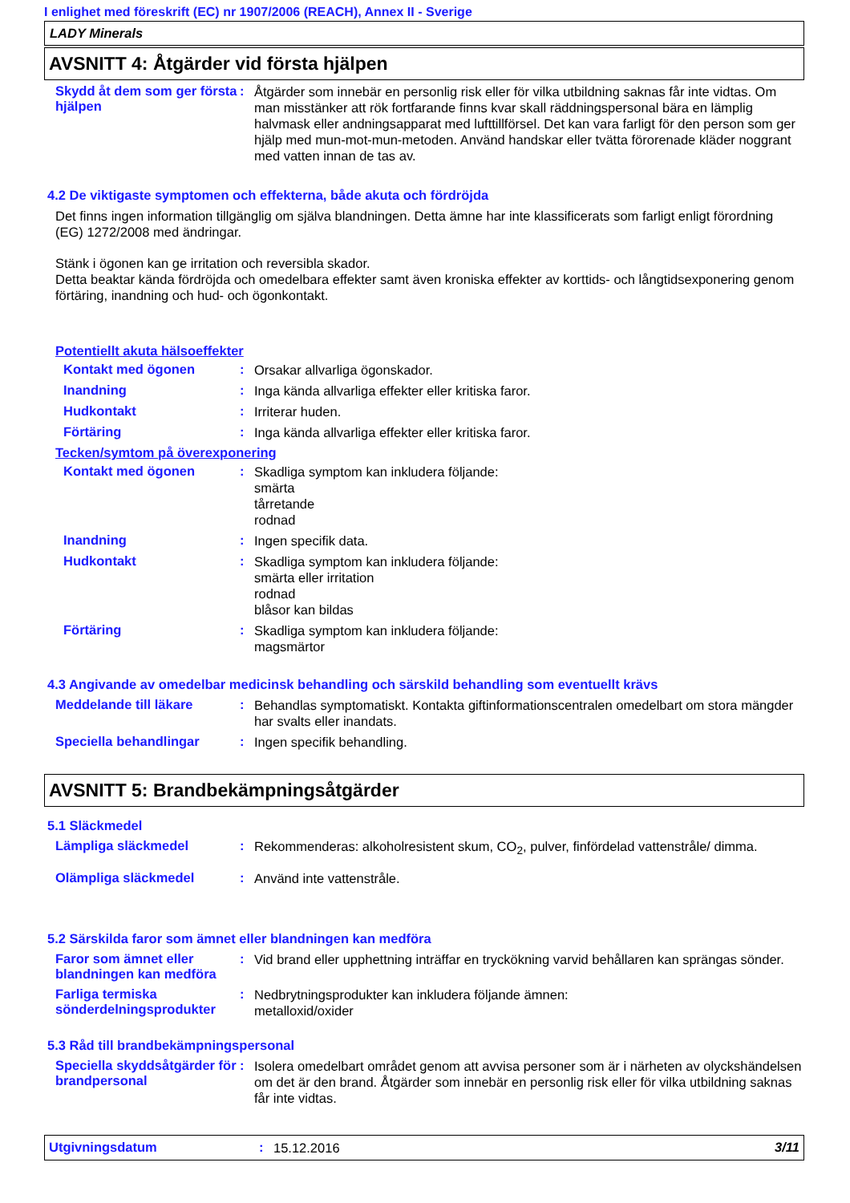I enlighet med föreskrift (EC) nr 1907/2006 (REACH), Annex II - Sverige
LADY Minerals
AVSNITT 4: Åtgärder vid första hjälpen
Skydd åt dem som ger första hjälpen
:
Åtgärder som innebär en personlig risk eller för vilka utbildning saknas får inte vidtas. Om man misstänker att rök fortfarande finns kvar skall räddningspersonal bära en lämplig halvmask eller andningsapparat med lufttillförsel. Det kan vara farligt för den person som ger hjälp med mun-mot-mun-metoden. Använd handskar eller tvätta förorenade kläder noggrant med vatten innan de tas av.
4.2 De viktigaste symptomen och effekterna, både akuta och fördröjda
Det finns ingen information tillgänglig om själva blandningen. Detta ämne har inte klassificerats som farligt enligt förordning (EG) 1272/2008 med ändringar.
Stänk i ögonen kan ge irritation och reversibla skador.
Detta beaktar kända fördröjda och omedelbara effekter samt även kroniska effekter av korttids- och långtidsexponering genom förtäring, inandning och hud- och ögonkontakt.
Potentiellt akuta hälsoeffekter
Kontakt med ögonen :
Orsakar allvarliga ögonskador.
Inandning :
Inga kända allvarliga effekter eller kritiska faror.
Hudkontakt :
Irriterar huden.
Förtäring :
Inga kända allvarliga effekter eller kritiska faror.
Tecken/symtom på överexponering
Kontakt med ögonen :
Skadliga symptom kan inkludera följande:
smärta
tårretande
rodnad
Inandning :
Ingen specifik data.
Hudkontakt :
Skadliga symptom kan inkludera följande:
smärta eller irritation
rodnad
blåsor kan bildas
Förtäring :
Skadliga symptom kan inkludera följande:
magsmärtor
4.3 Angivande av omedelbar medicinsk behandling och särskild behandling som eventuellt krävs
Meddelande till läkare :
Behandlas symptomatiskt. Kontakta giftinformationscentralen omedelbart om stora mängder har svalts eller inandats.
Speciella behandlingar :
Ingen specifik behandling.
AVSNITT 5: Brandbekämpningsåtgärder
5.1 Släckmedel
Lämpliga släckmedel :
Rekommenderas: alkoholresistent skum, CO<sub>2</sub>, pulver, finfördelad vattenstråle/ dimma.
Olämpliga släckmedel :
Använd inte vattenstråle.
5.2 Särskilda faror som ämnet eller blandningen kan medföra
Faror som ämnet eller blandningen kan medföra
:
Vid brand eller upphettning inträffar en tryckökning varvid behållaren kan sprängas sönder.
Farliga termiska sönderdelningsprodukter
:
Nedbrytningsprodukter kan inkludera följande ämnen:
metalloxid/oxider
5.3 Råd till brandbekämpningspersonal
Speciella skyddsåtgärder för brandpersonal
:
Isolera omedelbart området genom att avvisa personer som är i närheten av olyckshändelsen om det är den brand. Åtgärder som innebär en personlig risk eller för vilka utbildning saknas får inte vidtas.
Utgivningsdatum :
15.12.2016
3/11